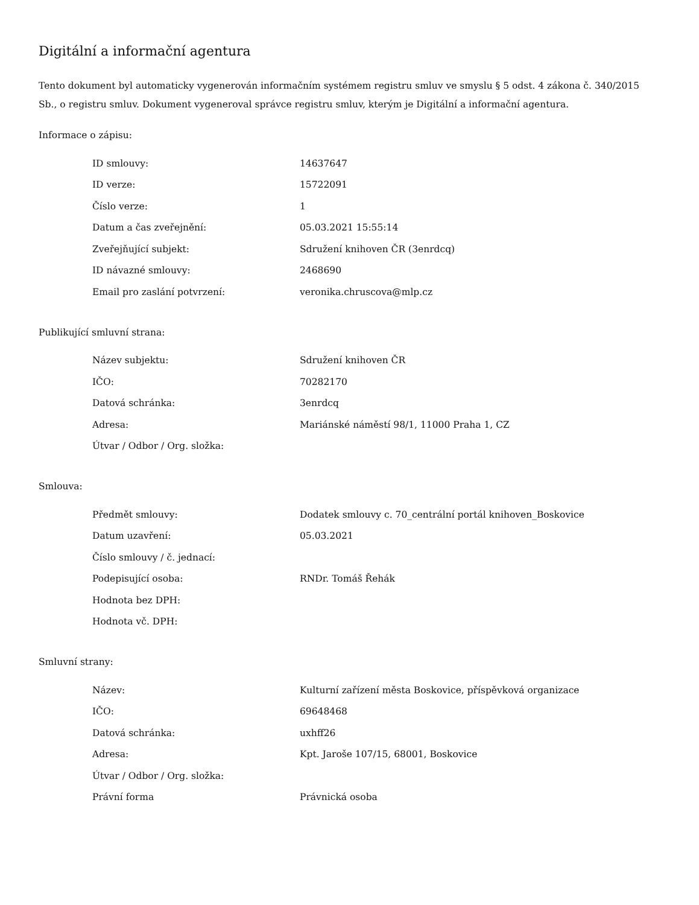Digitální a informační agentura
Tento dokument byl automaticky vygenerován informačním systémem registru smluv ve smyslu § 5 odst. 4 zákona č. 340/2015 Sb., o registru smluv. Dokument vygeneroval správce registru smluv, kterým je Digitální a informační agentura.
Informace o zápisu:
| ID smlouvy: | 14637647 |
| ID verze: | 15722091 |
| Číslo verze: | 1 |
| Datum a čas zveřejnění: | 05.03.2021 15:55:14 |
| Zveřejňující subjekt: | Sdružení knihoven ČR (3enrdcq) |
| ID návazné smlouvy: | 2468690 |
| Email pro zaslání potvrzení: | veronika.chruscova@mlp.cz |
Publikující smluvní strana:
| Název subjektu: | Sdružení knihoven ČR |
| IČO: | 70282170 |
| Datová schránka: | 3enrdcq |
| Adresa: | Mariánské náměstí 98/1, 11000 Praha 1, CZ |
| Útvar / Odbor / Org. složka: | |
Smlouva:
| Předmět smlouvy: | Dodatek smlouvy c. 70_centrální portál knihoven_Boskovice |
| Datum uzavření: | 05.03.2021 |
| Číslo smlouvy / č. jednací: | |
| Podepisující osoba: | RNDr. Tomáš Řehák |
| Hodnota bez DPH: | |
| Hodnota vč. DPH: | |
Smluvní strany:
| Název: | Kulturní zařízení města Boskovice, příspěvková organizace |
| IČO: | 69648468 |
| Datová schránka: | uxhff26 |
| Adresa: | Kpt. Jaroše 107/15, 68001, Boskovice |
| Útvar / Odbor / Org. složka: | |
| Právní forma | Právnická osoba |